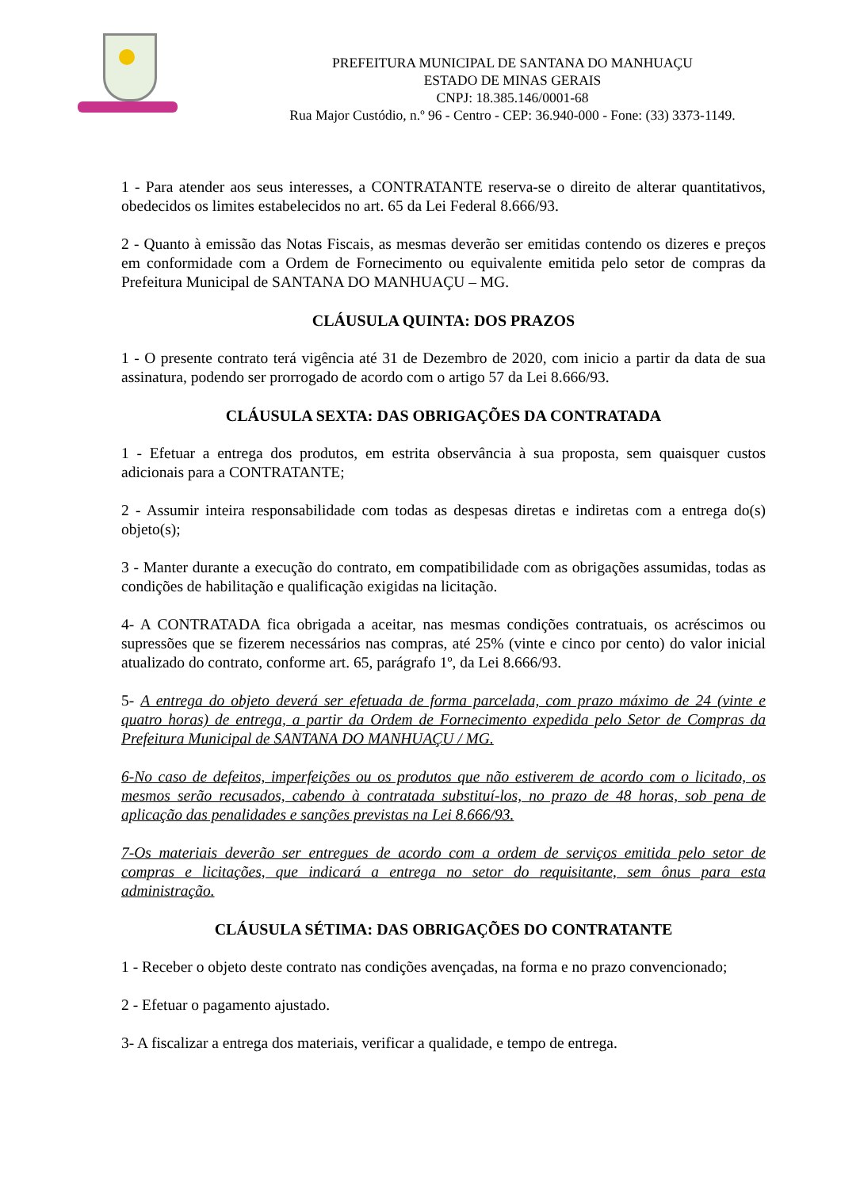PREFEITURA MUNICIPAL DE SANTANA DO MANHUAÇU
ESTADO DE MINAS GERAIS
CNPJ: 18.385.146/0001-68
Rua Major Custódio, n.º 96 - Centro - CEP: 36.940-000 - Fone: (33) 3373-1149.
1 - Para atender aos seus interesses, a CONTRATANTE reserva-se o direito de alterar quantitativos, obedecidos os limites estabelecidos no art. 65 da Lei Federal 8.666/93.
2 - Quanto à emissão das Notas Fiscais, as mesmas deverão ser emitidas contendo os dizeres e preços em conformidade com a Ordem de Fornecimento ou equivalente emitida pelo setor de compras da Prefeitura Municipal de SANTANA DO MANHUAÇU – MG.
CLÁUSULA QUINTA: DOS PRAZOS
1 - O presente contrato terá vigência até 31 de Dezembro de 2020, com inicio a partir da data de sua assinatura, podendo ser prorrogado de acordo com o artigo 57 da Lei 8.666/93.
CLÁUSULA SEXTA: DAS OBRIGAÇÕES DA CONTRATADA
1 - Efetuar a entrega dos produtos, em estrita observância à sua proposta, sem quaisquer custos adicionais para a CONTRATANTE;
2 - Assumir inteira responsabilidade com todas as despesas diretas e indiretas com a entrega do(s) objeto(s);
3 - Manter durante a execução do contrato, em compatibilidade com as obrigações assumidas, todas as condições de habilitação e qualificação exigidas na licitação.
4- A CONTRATADA fica obrigada a aceitar, nas mesmas condições contratuais, os acréscimos ou supressões que se fizerem necessários nas compras, até 25% (vinte e cinco por cento) do valor inicial atualizado do contrato, conforme art. 65, parágrafo 1º, da Lei 8.666/93.
5- A entrega do objeto deverá ser efetuada de forma parcelada, com prazo máximo de 24 (vinte e quatro horas) de entrega, a partir da Ordem de Fornecimento expedida pelo Setor de Compras da Prefeitura Municipal de SANTANA DO MANHUAÇU / MG.
6-No caso de defeitos, imperfeições ou os produtos que não estiverem de acordo com o licitado, os mesmos serão recusados, cabendo à contratada substituí-los, no prazo de 48 horas, sob pena de aplicação das penalidades e sanções previstas na Lei 8.666/93.
7-Os materiais deverão ser entregues de acordo com a ordem de serviços emitida pelo setor de compras e licitações, que indicará a entrega no setor do requisitante, sem ônus para esta administração.
CLÁUSULA SÉTIMA: DAS OBRIGAÇÕES DO CONTRATANTE
1 - Receber o objeto deste contrato nas condições avençadas, na forma e no prazo convencionado;
2 - Efetuar o pagamento ajustado.
3- A fiscalizar a entrega dos materiais, verificar a qualidade, e tempo de entrega.